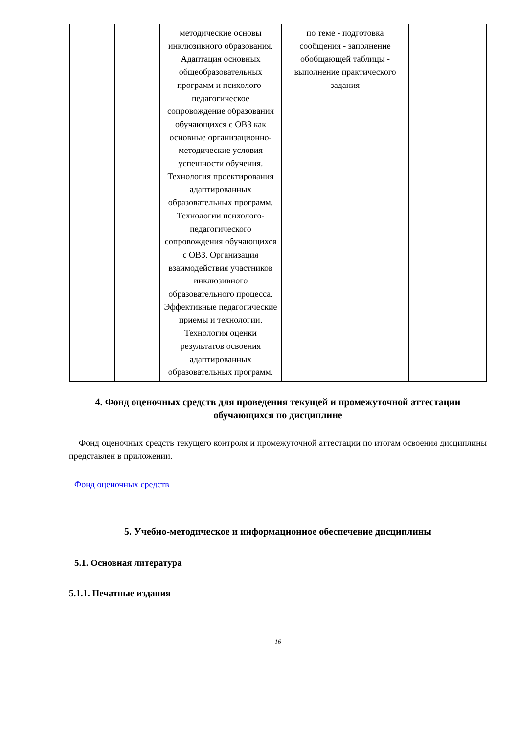| | | методические основы инклюзивного образования. Адаптация основных общеобразовательных программ и психолого-педагогическое сопровождение образования обучающихся с ОВЗ как основные организационно-методические условия успешности обучения. Технология проектирования адаптированных образовательных программ. Технологии психолого-педагогического сопровождения обучающихся с ОВЗ. Организация взаимодействия участников инклюзивного образовательного процесса. Эффективные педагогические приемы и технологии. Технология оценки результатов освоения адаптированных образовательных программ. | по теме - подготовка сообщения - заполнение обобщающей таблицы - выполнение практического задания | |
4. Фонд оценочных средств для проведения текущей и промежуточной аттестации обучающихся по дисциплине
Фонд оценочных средств текущего контроля и промежуточной аттестации по итогам освоения дисциплины представлен в приложении.
Фонд оценочных средств
5. Учебно-методическое и информационное обеспечение дисциплины
5.1. Основная литература
5.1.1. Печатные издания
16